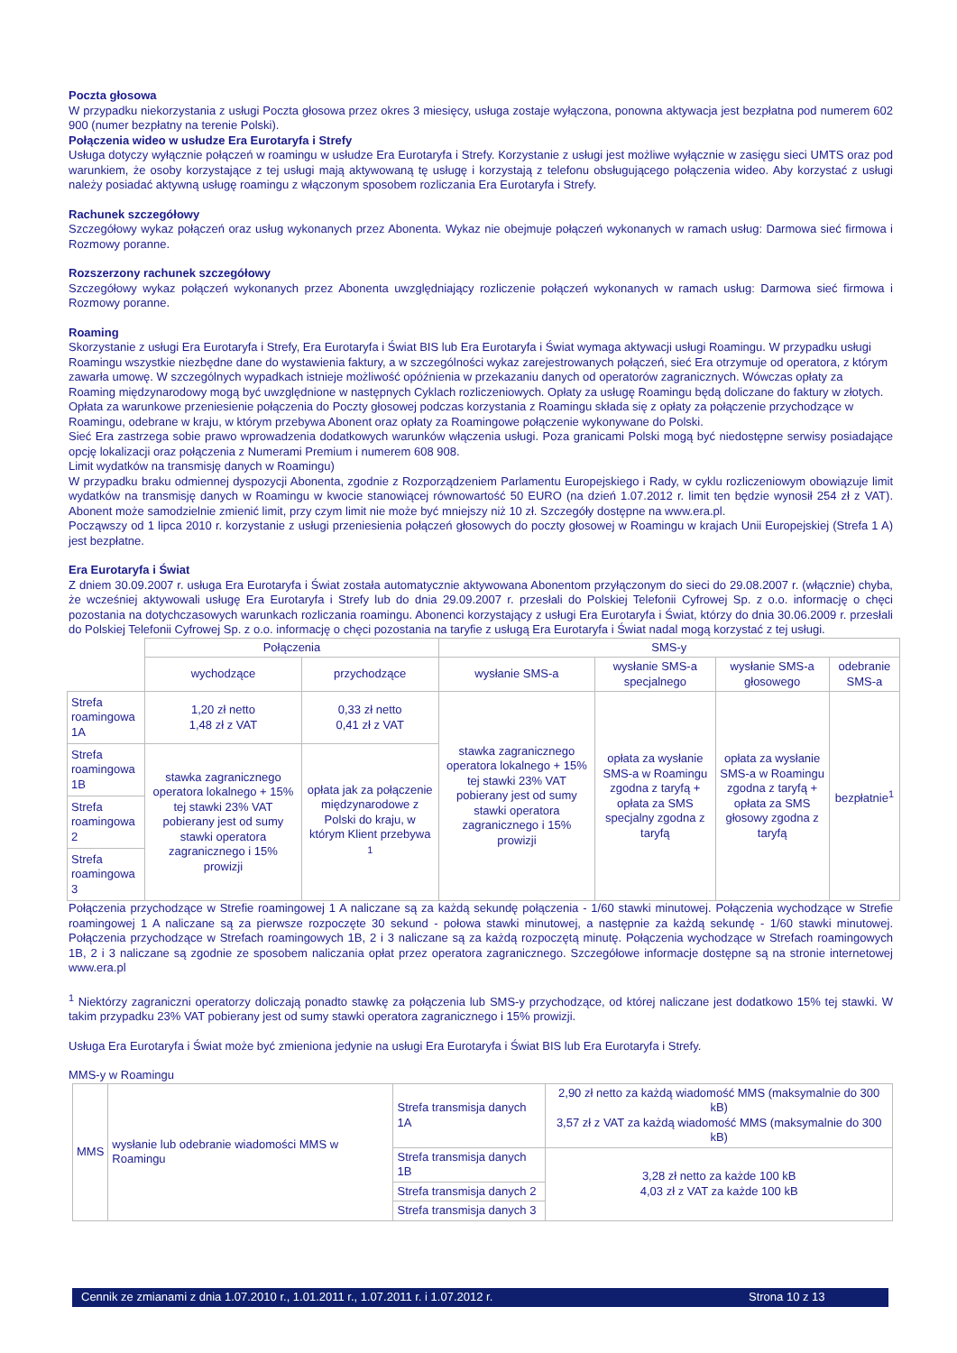Poczta głosowa
W przypadku niekorzystania z usługi Poczta głosowa przez okres 3 miesięcy, usługa zostaje wyłączona, ponowna aktywacja jest bezpłatna pod numerem 602 900 (numer bezpłatny na terenie Polski).
Połączenia wideo w usłudze Era Eurotaryfa i Strefy
Usługa dotyczy wyłącznie połączeń w roamingu w usłudze Era Eurotaryfa i Strefy. Korzystanie z usługi jest możliwe wyłącznie w zasięgu sieci UMTS oraz pod warunkiem, że osoby korzystające z tej usługi mają aktywowaną tę usługę i korzystają z telefonu obsługującego połączenia wideo. Aby korzystać z usługi należy posiadać aktywną usługę roamingu z włączonym sposobem rozliczania Era Eurotaryfa i Strefy.
Rachunek szczegółowy
Szczegółowy wykaz połączeń oraz usług wykonanych przez Abonenta. Wykaz nie obejmuje połączeń wykonanych w ramach usług: Darmowa sieć firmowa i Rozmowy poranne.
Rozszerzony rachunek szczegółowy
Szczegółowy wykaz połączeń wykonanych przez Abonenta uwzględniający rozliczenie połączeń wykonanych w ramach usług: Darmowa sieć firmowa i Rozmowy poranne.
Roaming
Skorzystanie z usługi Era Eurotaryfa i Strefy, Era Eurotaryfa i Świat BIS lub Era Eurotaryfa i Świat wymaga aktywacji usługi Roamingu. W przypadku usługi Roamingu wszystkie niezbędne dane do wystawienia faktury, a w szczególności wykaz zarejestrowanych połączeń, sieć Era otrzymuje od operatora, z którym zawarła umowę. W szczególnych wypadkach istnieje możliwość opóźnienia w przekazaniu danych od operatorów zagranicznych. Wówczas opłaty za Roaming międzynarodowy mogą być uwzględnione w następnych Cyklach rozliczeniowych. Opłaty za usługę Roamingu będą doliczane do faktury w złotych.
Opłata za warunkowe przeniesienie połączenia do Poczty głosowej podczas korzystania z Roamingu składa się z opłaty za połączenie przychodzące w Roamingu, odebrane w kraju, w którym przebywa Abonent oraz opłaty za Roamingowe połączenie wykonywane do Polski.
Sieć Era zastrzega sobie prawo wprowadzenia dodatkowych warunków włączenia usługi. Poza granicami Polski mogą być niedostępne serwisy posiadające opcję lokalizacji oraz połączenia z Numerami Premium i numerem 608 908.
Limit wydatków na transmisję danych w Roamingu)
W przypadku braku odmiennej dyspozycji Abonenta, zgodnie z Rozporządzeniem Parlamentu Europejskiego i Rady, w cyklu rozliczeniowym obowiązuje limit wydatków na transmisję danych w Roamingu w kwocie stanowiącej równowartość 50 EURO (na dzień 1.07.2012 r. limit ten będzie wynosił 254 zł z VAT). Abonent może samodzielnie zmienić limit, przy czym limit nie może być mniejszy niż 10 zł. Szczegóły dostępne na www.era.pl.
Począwszy od 1 lipca 2010 r. korzystanie z usługi przeniesienia połączeń głosowych do poczty głosowej w Roamingu w krajach Unii Europejskiej (Strefa 1 A) jest bezpłatne.
Era Eurotaryfa i Świat
Z dniem 30.09.2007 r. usługa Era Eurotaryfa i Świat została automatycznie aktywowana Abonentom przyłączonym do sieci do 29.08.2007 r. (włącznie) chyba, że wcześniej aktywowali usługę Era Eurotaryfa i Strefy lub do dnia 29.09.2007 r. przesłali do Polskiej Telefonii Cyfrowej Sp. z o.o. informację o chęci pozostania na dotychczasowych warunkach rozliczania roamingu. Abonenci korzystający z usługi Era Eurotaryfa i Świat, którzy do dnia 30.06.2009 r. przesłali do Polskiej Telefonii Cyfrowej Sp. z o.o. informację o chęci pozostania na taryfie z usługą Era Eurotaryfa i Świat nadal mogą korzystać z tej usługi.
| | Połączenia | | SMS-y | | | |
| | wychodzące | przychodzące | wysłanie SMS-a | wysłanie SMS-a specjalnego | wysłanie SMS-a głosowego | odebranie SMS-a |
| Strefa roamingowa 1A | 1,20 zł netto 1,48 zł z VAT | 0,33 zł netto 0,41 zł z VAT | stawka zagranicznego operatora lokalnego + 15% tej stawki 23% VAT pobierany jest od sumy stawki operatora zagranicznego i 15% prowizji | opłata za wysłanie SMS-a w Roamingu zgodna z taryfą + opłata za SMS specjalny zgodna z taryfą | opłata za wysłanie SMS-a w Roamingu zgodna z taryfą + opłata za SMS głosowy zgodna z taryfą | bezpłatnie<sup>1</sup> |
| Strefa roamingowa 1B | stawka zagranicznego operatora lokalnego + 15% tej stawki 23% VAT pobierany jest od sumy stawki operatora zagranicznego i 15% prowizji | opłata jak za połączenie międzynarodowe z Polski do kraju, w którym Klient przebywa <sup>1</sup> | | | | |
| Strefa roamingowa 2 | | | | | | |
| Strefa roamingowa 3 | | | | | | |
Połączenia przychodzące w Strefie roamingowej 1 A naliczane są za każdą sekundę połączenia - 1/60 stawki minutowej. Połączenia wychodzące w Strefie roamingowej 1 A naliczane są za pierwsze rozpoczęte 30 sekund - połowa stawki minutowej, a następnie za każdą sekundę - 1/60 stawki minutowej. Połączenia przychodzące w Strefach roamingowych 1B, 2 i 3 naliczane są za każdą rozpoczętą minutę. Połączenia wychodzące w Strefach roamingowych 1B, 2 i 3 naliczane są zgodnie ze sposobem naliczania opłat przez operatora zagranicznego. Szczegółowe informacje dostępne są na stronie internetowej www.era.pl
<sup>1</sup> Niektórzy zagraniczni operatorzy doliczają ponadto stawkę za połączenia lub SMS-y przychodzące, od której naliczane jest dodatkowo 15% tej stawki. W takim przypadku 23% VAT pobierany jest od sumy stawki operatora zagranicznego i 15% prowizji.
Usługa Era Eurotaryfa i Świat może być zmieniona jedynie na usługi Era Eurotaryfa i Świat BIS lub Era Eurotaryfa i Strefy.
MMS-y w Roamingu
| MMS | wysłanie lub odebranie wiadomości MMS w Roamingu | Strefa transmisja danych 1A | 2,90 zł netto za każdą wiadomość MMS (maksymalnie do 300 kB) 3,57 zł z VAT za każdą wiadomość MMS (maksymalnie do 300 kB) |
| | | Strefa transmisja danych 1B | 3,28 zł netto za każde 100 kB 4,03 zł z VAT za każde 100 kB |
| | | Strefa transmisja danych 2 | |
| | | Strefa transmisja danych 3 | |
Cennik ze zmianami z dnia 1.07.2010 r., 1.01.2011 r., 1.07.2011 r. i 1.07.2012 r. Strona 10 z 13